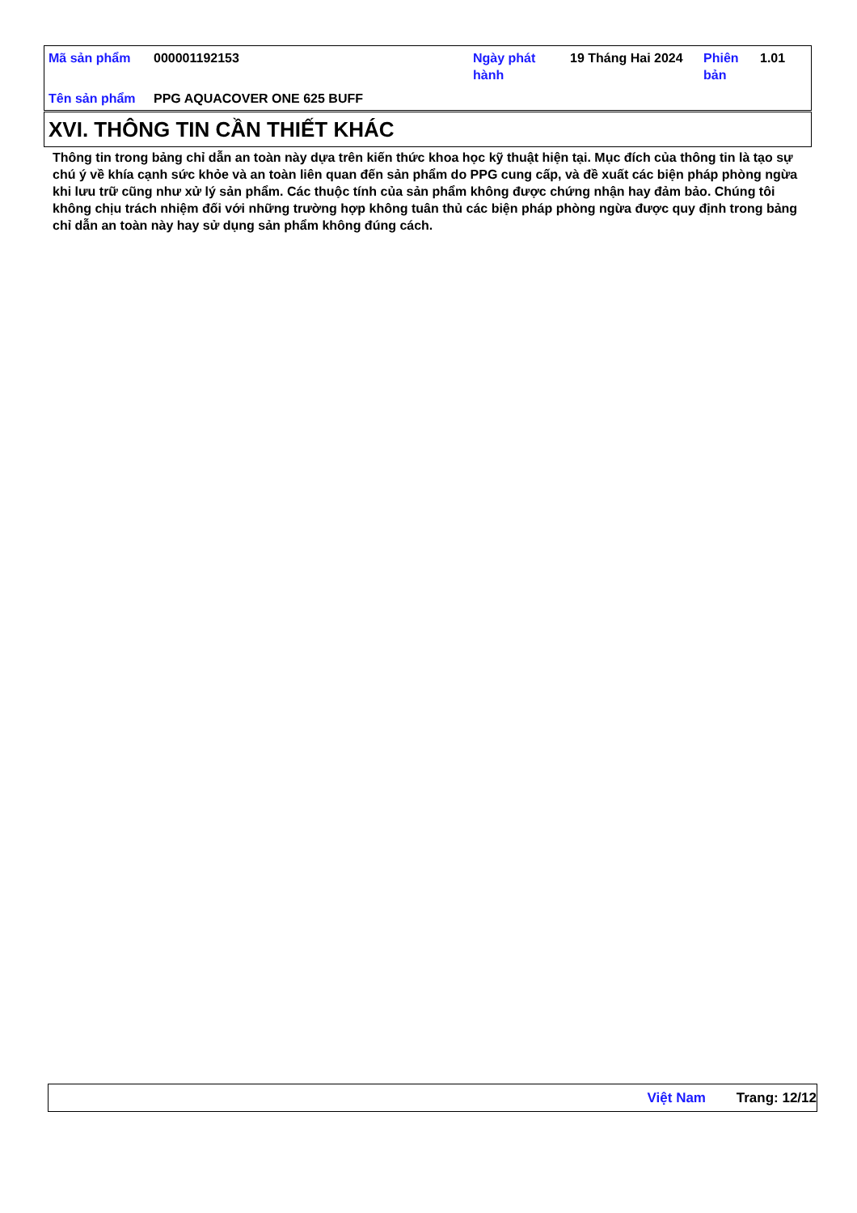| Mã sản phẩm | 000001192153 | Ngày phát hành | 19 Tháng Hai 2024 | Phiên bản | 1.01 |
| Tên sản phẩm | PPG AQUACOVER ONE 625 BUFF | | | | |
XVI. THÔNG TIN CẦN THIẾT KHÁC
Thông tin trong bảng chỉ dẫn an toàn này dựa trên kiến thức khoa học kỹ thuật hiện tại. Mục đích của thông tin là tạo sự chú ý về khía cạnh sức khỏe và an toàn liên quan đến sản phẩm do PPG cung cấp, và đề xuất các biện pháp phòng ngừa khi lưu trữ cũng như xử lý sản phẩm. Các thuộc tính của sản phẩm không được chứng nhận hay đảm bảo. Chúng tôi không chịu trách nhiệm đối với những trường hợp không tuân thủ các biện pháp phòng ngừa được quy định trong bảng chỉ dẫn an toàn này hay sử dụng sản phẩm không đúng cách.
Việt Nam Trang: 12/12